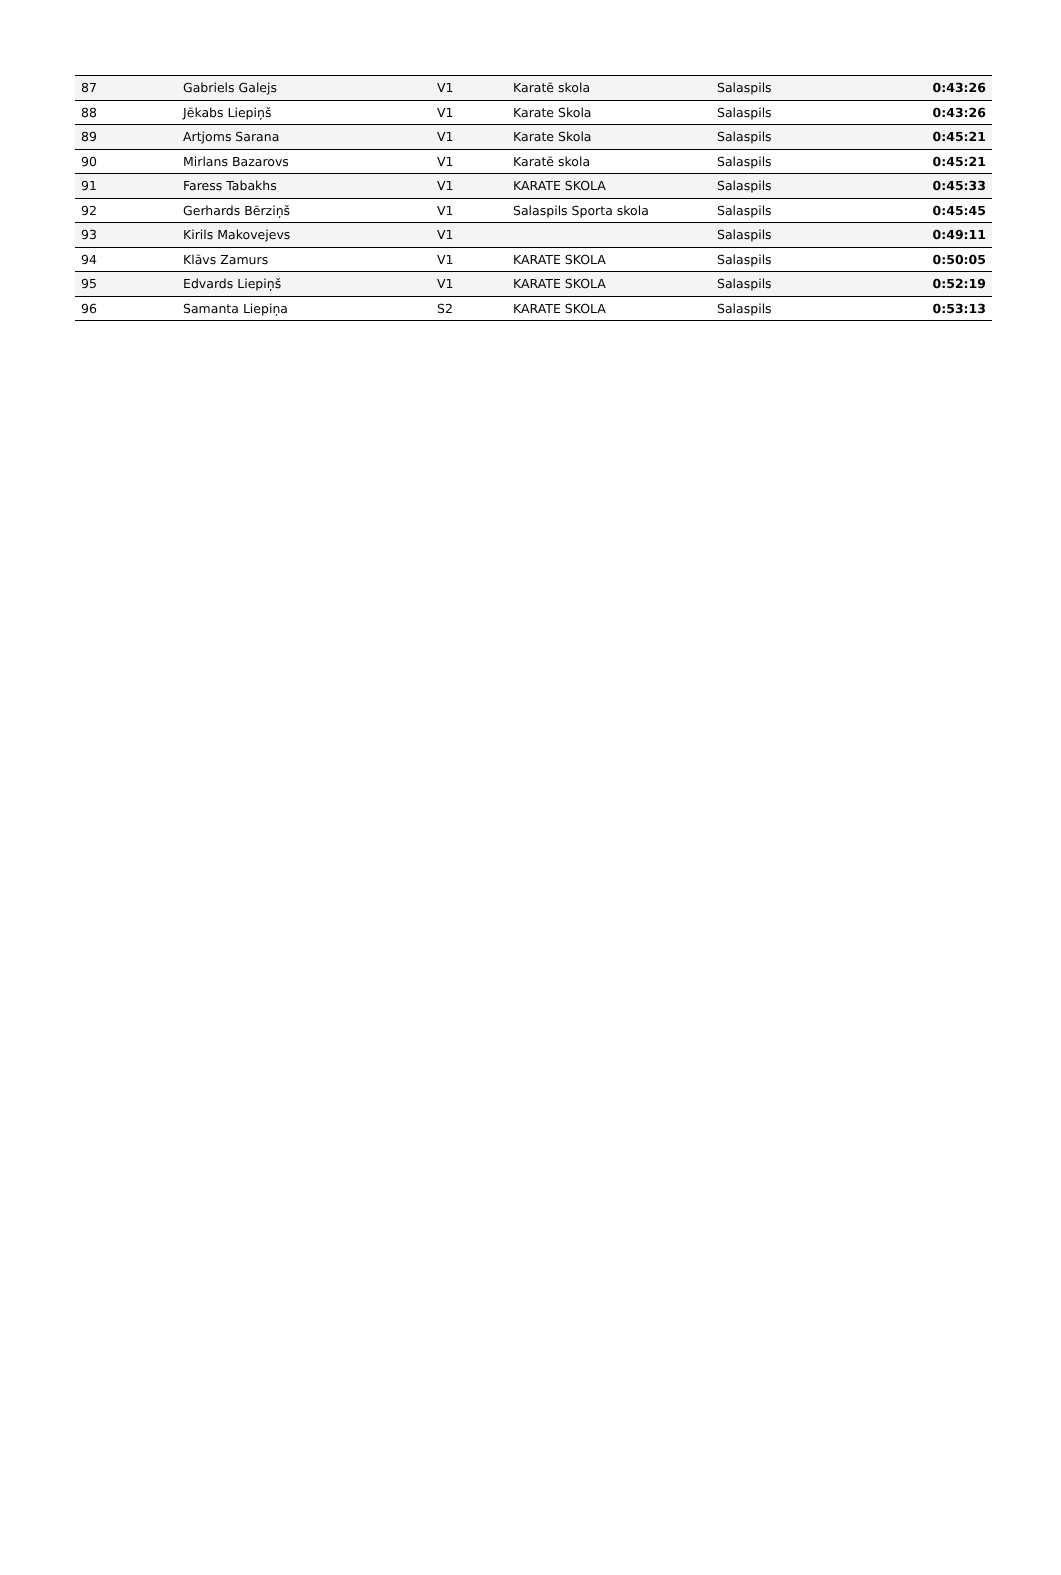| 87 | Gabriels Galejs | V1 | Karatē skola | Salaspils | 0:43:26 |
| 88 | Jēkabs Liepiņš | V1 | Karate Skola | Salaspils | 0:43:26 |
| 89 | Artjoms Sarana | V1 | Karate Skola | Salaspils | 0:45:21 |
| 90 | Mirlans Bazarovs | V1 | Karatē skola | Salaspils | 0:45:21 |
| 91 | Faress Tabakhs | V1 | KARATE SKOLA | Salaspils | 0:45:33 |
| 92 | Gerhards Bērziņš | V1 | Salaspils Sporta skola | Salaspils | 0:45:45 |
| 93 | Kirils Makovejevs | V1 | | Salaspils | 0:49:11 |
| 94 | Klāvs Zamurs | V1 | KARATE SKOLA | Salaspils | 0:50:05 |
| 95 | Edvards Liepiņš | V1 | KARATE SKOLA | Salaspils | 0:52:19 |
| 96 | Samanta Liepiņa | S2 | KARATE SKOLA | Salaspils | 0:53:13 |